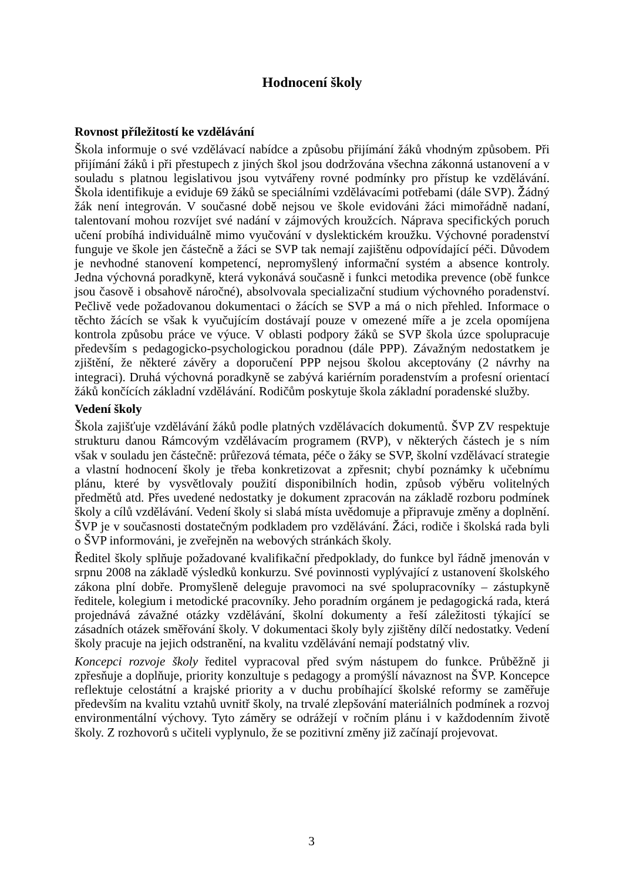Hodnocení školy
Rovnost příležitostí ke vzdělávání
Škola informuje o své vzdělávací nabídce a způsobu přijímání žáků vhodným způsobem. Při přijímání žáků i při přestupech z jiných škol jsou dodržována všechna zákonná ustanovení a v souladu s platnou legislativou jsou vytvářeny rovné podmínky pro přístup ke vzdělávání. Škola identifikuje a eviduje 69 žáků se speciálními vzdělávacími potřebami (dále SVP). Žádný žák není integrován. V současné době nejsou ve škole evidováni žáci mimořádně nadaní, talentovaní mohou rozvíjet své nadání v zájmových kroužcích. Náprava specifických poruch učení probíhá individuálně mimo vyučování v dyslektickém kroužku. Výchovné poradenství funguje ve škole jen částečně a žáci se SVP tak nemají zajištěnu odpovídající péči. Důvodem je nevhodné stanovení kompetencí, nepromyšlený informační systém a absence kontroly. Jedna výchovná poradkyně, která vykonává současně i funkci metodika prevence (obě funkce jsou časově i obsahově náročné), absolvovala specializační studium výchovného poradenství. Pečlivě vede požadovanou dokumentaci o žácích se SVP a má o nich přehled. Informace o těchto žácích se však k vyučujícím dostávají pouze v omezené míře a je zcela opomíjena kontrola způsobu práce ve výuce. V oblasti podpory žáků se SVP škola úzce spolupracuje především s pedagogicko-psychologickou poradnou (dále PPP). Závažným nedostatkem je zjištění, že některé závěry a doporučení PPP nejsou školou akceptovány (2 návrhy na integraci). Druhá výchovná poradkyně se zabývá kariérním poradenstvím a profesní orientací žáků končících základní vzdělávání. Rodičům poskytuje škola základní poradenské služby.
Vedení školy
Škola zajišťuje vzdělávání žáků podle platných vzdělávacích dokumentů. ŠVP ZV respektuje strukturu danou Rámcovým vzdělávacím programem (RVP), v některých částech je s ním však v souladu jen částečně: průřezová témata, péče o žáky se SVP, školní vzdělávací strategie a vlastní hodnocení školy je třeba konkretizovat a zpřesnit; chybí poznámky k učebnímu plánu, které by vysvětlovaly použití disponibilních hodin, způsob výběru volitelných předmětů atd. Přes uvedené nedostatky je dokument zpracován na základě rozboru podmínek školy a cílů vzdělávání. Vedení školy si slabá místa uvědomuje a připravuje změny a doplnění. ŠVP je v současnosti dostatečným podkladem pro vzdělávání. Žáci, rodiče i školská rada byli o ŠVP informováni, je zveřejněn na webových stránkách školy.
Ředitel školy splňuje požadované kvalifikační předpoklady, do funkce byl řádně jmenován v srpnu 2008 na základě výsledků konkurzu. Své povinnosti vyplývající z ustanovení školského zákona plní dobře. Promyšleně deleguje pravomoci na své spolupracovníky – zástupkyně ředitele, kolegium i metodické pracovníky. Jeho poradním orgánem je pedagogická rada, která projednává závažné otázky vzdělávání, školní dokumenty a řeší záležitosti týkající se zásadních otázek směřování školy. V dokumentaci školy byly zjištěny dílčí nedostatky. Vedení školy pracuje na jejich odstranění, na kvalitu vzdělávání nemají podstatný vliv.
Koncepci rozvoje školy ředitel vypracoval před svým nástupem do funkce. Průběžně ji zpřesňuje a doplňuje, priority konzultuje s pedagogy a promýšlí návaznost na ŠVP. Koncepce reflektuje celostátní a krajské priority a v duchu probíhající školské reformy se zaměřuje především na kvalitu vztahů uvnitř školy, na trvalé zlepšování materiálních podmínek a rozvoj environmentální výchovy. Tyto záměry se odrážejí v ročním plánu i v každodenním životě školy. Z rozhovorů s učiteli vyplynulo, že se pozitivní změny již začínají projevovat.
3